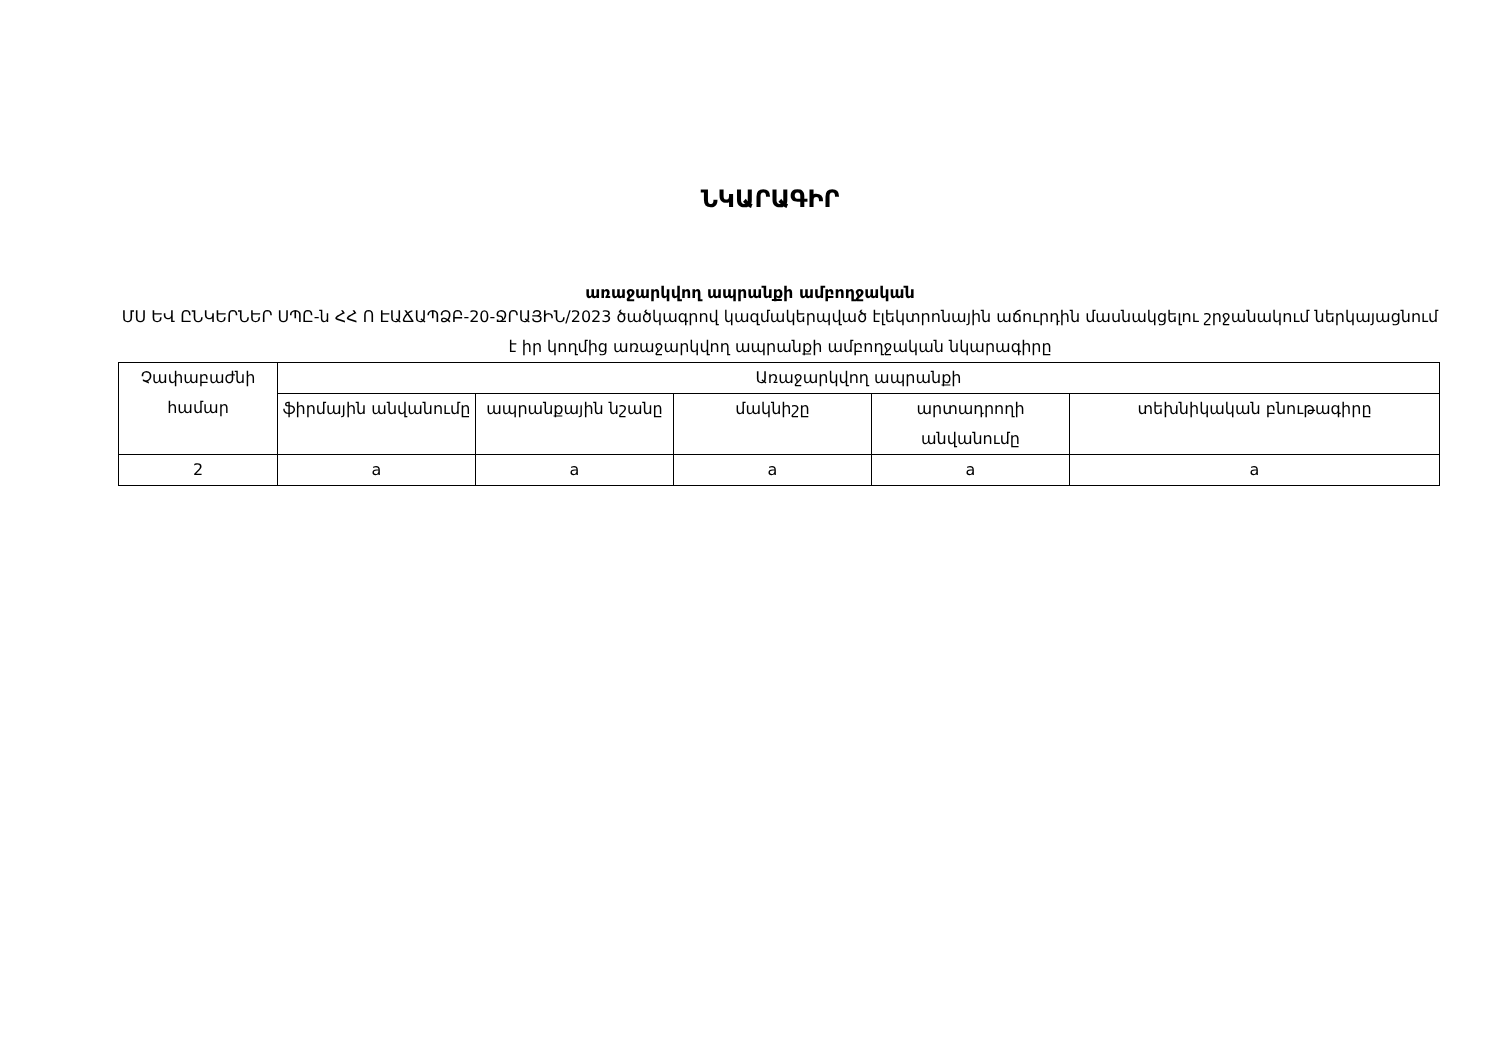ՆԿԱՐԱԳԻՐ
առաջարկվող ապրանքի ամբողջական
ՄՍ ԵՎ ԸՆԿԵՐՆԵՐ ՍՊԸ-ն ՀՀ Ո ԷԱՃԱՊՁԲ-20-ՋՐԱՅԻՆ/2023 ծածկագրով կազմակերպված էլեկտրոնային աճուրդին մասնակցելու շրջանակում ներկայացնում է իր կողմից առաջարկվող ապրանքի ամբողջական նկարագիրը
| Չափաբաժնի համար | Առաջարկվող ապրանքի | | | | |
| --- | --- | --- | --- | --- | --- |
| | ֆիրմային անվանումը | ապրանքային նշանը | մակնիշը | արտադրողի անվանումը | տեխնիկական բնութագիրը |
| 2 | a | a | a | a | a |